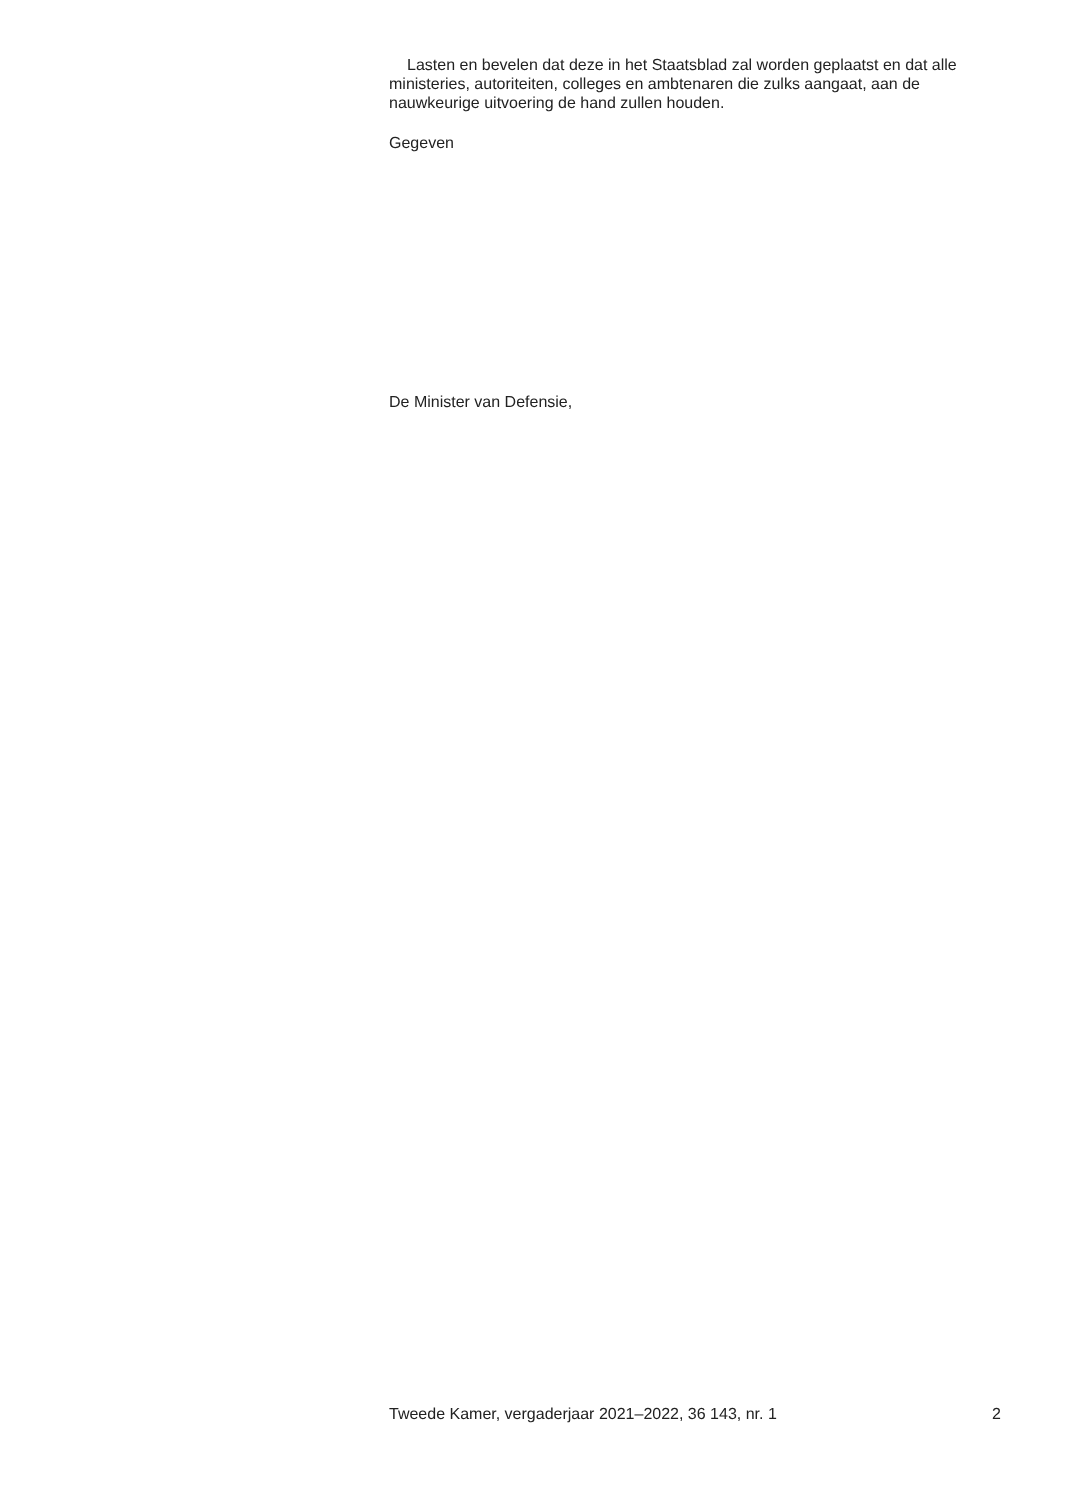Lasten en bevelen dat deze in het Staatsblad zal worden geplaatst en dat alle ministeries, autoriteiten, colleges en ambtenaren die zulks aangaat, aan de nauwkeurige uitvoering de hand zullen houden.
Gegeven
De Minister van Defensie,
Tweede Kamer, vergaderjaar 2021–2022, 36 143, nr. 1 2